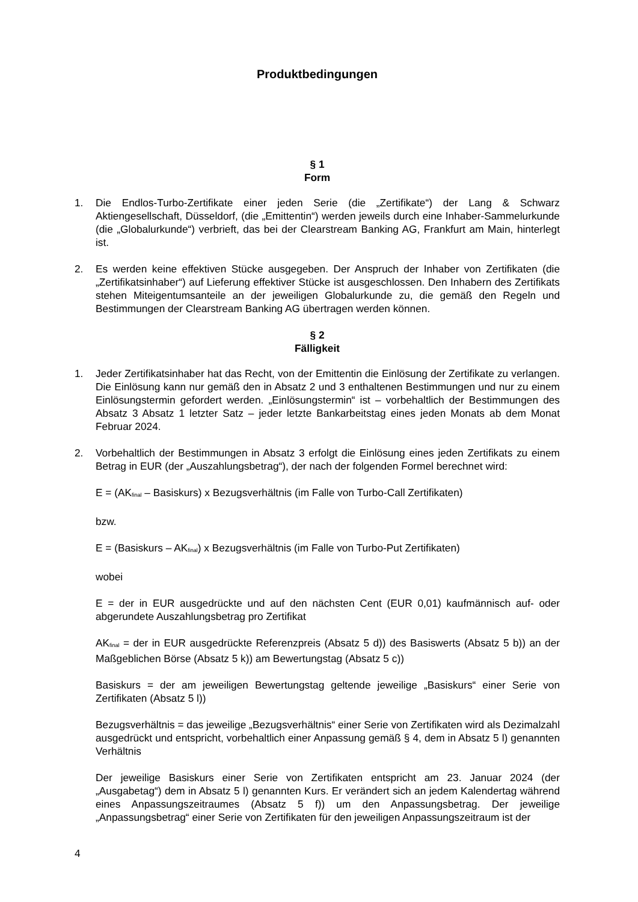Produktbedingungen
§ 1
Form
1. Die Endlos-Turbo-Zertifikate einer jeden Serie (die „Zertifikate“) der Lang & Schwarz Aktiengesellschaft, Düsseldorf, (die „Emittentin“) werden jeweils durch eine Inhaber-Sammelurkunde (die „Globalurkunde“) verbrieft, das bei der Clearstream Banking AG, Frankfurt am Main, hinterlegt ist.
2. Es werden keine effektiven Stücke ausgegeben. Der Anspruch der Inhaber von Zertifikaten (die „Zertifikatsinhaber“) auf Lieferung effektiver Stücke ist ausgeschlossen. Den Inhabern des Zertifikats stehen Miteigentumsanteile an der jeweiligen Globalurkunde zu, die gemäß den Regeln und Bestimmungen der Clearstream Banking AG übertragen werden können.
§ 2
Fälligkeit
1. Jeder Zertifikatsinhaber hat das Recht, von der Emittentin die Einlösung der Zertifikate zu verlangen. Die Einlösung kann nur gemäß den in Absatz 2 und 3 enthaltenen Bestimmungen und nur zu einem Einlösungstermin gefordert werden. „Einlösungstermin“ ist – vorbehaltlich der Bestimmungen des Absatz 3 Absatz 1 letzter Satz – jeder letzte Bankarbeitstag eines jeden Monats ab dem Monat Februar 2024.
2. Vorbehaltlich der Bestimmungen in Absatz 3 erfolgt die Einlösung eines jeden Zertifikats zu einem Betrag in EUR (der „Auszahlungsbetrag“), der nach der folgenden Formel berechnet wird:
E = (AK<sub>final</sub> – Basiskurs) x Bezugsverhältnis (im Falle von Turbo-Call Zertifikaten)
bzw.
E = (Basiskurs – AK<sub>final</sub>) x Bezugsverhältnis (im Falle von Turbo-Put Zertifikaten)
wobei
E = der in EUR ausgedrückte und auf den nächsten Cent (EUR 0,01) kaufmännisch auf- oder abgerundete Auszahlungsbetrag pro Zertifikat
AK<sub>final</sub> = der in EUR ausgedrückte Referenzpreis (Absatz 5 d)) des Basiswerts (Absatz 5 b)) an der Maßgeblichen Börse (Absatz 5 k)) am Bewertungstag (Absatz 5 c))
Basiskurs = der am jeweiligen Bewertungstag geltende jeweilige „Basiskurs“ einer Serie von Zertifikaten (Absatz 5 l))
Bezugsverhältnis = das jeweilige „Bezugsverhältnis“ einer Serie von Zertifikaten wird als Dezimalzahl ausgedrückt und entspricht, vorbehaltlich einer Anpassung gemäß § 4, dem in Absatz 5 l) genannten Verhältnis
Der jeweilige Basiskurs einer Serie von Zertifikaten entspricht am 23. Januar 2024 (der „Ausgabetag“) dem in Absatz 5 l) genannten Kurs. Er verändert sich an jedem Kalendertag während eines Anpassungszeitraumes (Absatz 5 f)) um den Anpassungsbetrag. Der jeweilige „Anpassungsbetrag“ einer Serie von Zertifikaten für den jeweiligen Anpassungszeitraum ist der
4